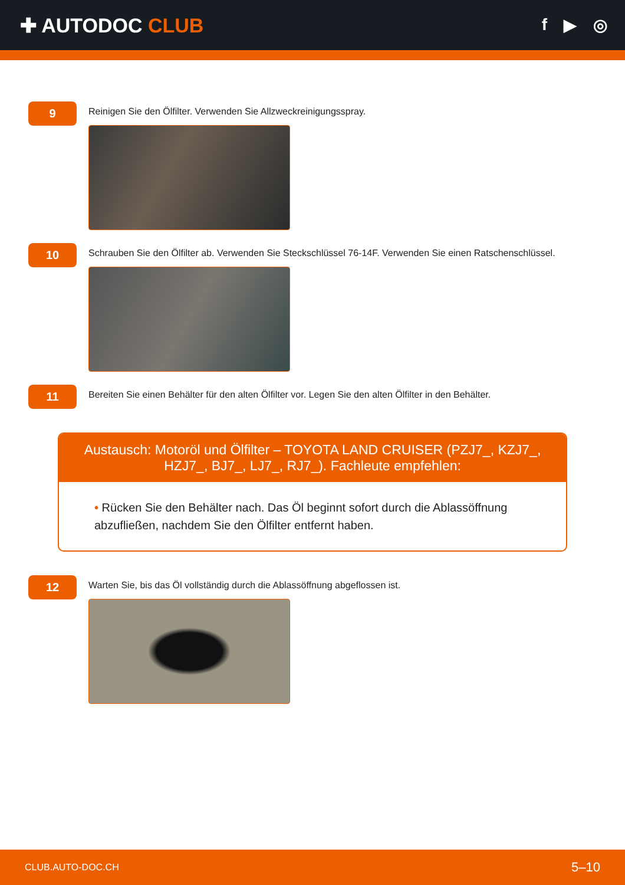✚ AUTODOC CLUB
f ▶ ◎
9
Reinigen Sie den Ölfilter. Verwenden Sie Allzweckreinigungsspray.
10
Schrauben Sie den Ölfilter ab. Verwenden Sie Steckschlüssel 76-14F. Verwenden Sie einen Ratschenschlüssel.
11
Bereiten Sie einen Behälter für den alten Ölfilter vor. Legen Sie den alten Ölfilter in den Behälter.
Austausch: Motoröl und Ölfilter – TOYOTA LAND CRUISER (PZJ7_, KZJ7_, HZJ7_, BJ7_, LJ7_, RJ7_). Fachleute empfehlen:
• Rücken Sie den Behälter nach. Das Öl beginnt sofort durch die Ablassöffnung abzufließen, nachdem Sie den Ölfilter entfernt haben.
12
Warten Sie, bis das Öl vollständig durch die Ablassöffnung abgeflossen ist.
CLUB.AUTO-DOC.CH 5–10